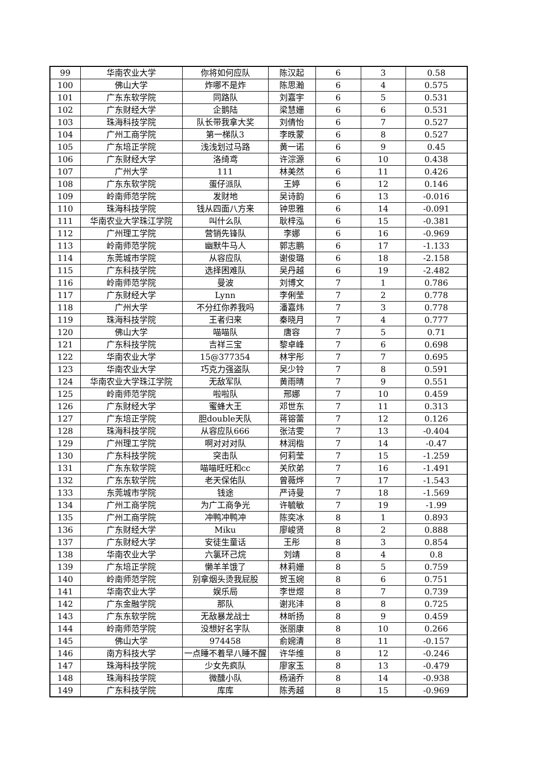| 99 | 华南农业大学 | 你将如何应队 | 陈汉起 | 6 | 3 | 0.58 |
| 100 | 佛山大学 | 炸哪不是炸 | 陈思瀚 | 6 | 4 | 0.575 |
| 101 | 广东东软学院 | 同路队 | 刘嘉宇 | 6 | 5 | 0.531 |
| 102 | 广东财经大学 | 企鹅陆 | 梁慧姗 | 6 | 6 | 0.531 |
| 103 | 珠海科技学院 | 队长带我拿大奖 | 刘倩怡 | 6 | 7 | 0.527 |
| 104 | 广州工商学院 | 第一梯队3 | 李昳蒙 | 6 | 8 | 0.527 |
| 105 | 广东培正学院 | 浅浅划过马路 | 黄一诺 | 6 | 9 | 0.45 |
| 106 | 广东财经大学 | 洛绮鸢 | 许淙源 | 6 | 10 | 0.438 |
| 107 | 广州大学 | 111 | 林美然 | 6 | 11 | 0.426 |
| 108 | 广东东软学院 | 蛋仔派队 | 王婷 | 6 | 12 | 0.146 |
| 109 | 岭南师范学院 | 发财地 | 吴诗韵 | 6 | 13 | -0.016 |
| 110 | 珠海科技学院 | 钱从四面八方来 | 钟思雅 | 6 | 14 | -0.091 |
| 111 | 华南农业大学珠江学院 | 叫什么队 | 耿梓泓 | 6 | 15 | -0.381 |
| 112 | 广州理工学院 | 营销先锋队 | 李娜 | 6 | 16 | -0.969 |
| 113 | 岭南师范学院 | 幽默牛马人 | 郭志鹏 | 6 | 17 | -1.133 |
| 114 | 东莞城市学院 | 从容应队 | 谢俊璐 | 6 | 18 | -2.158 |
| 115 | 广东科技学院 | 选择困难队 | 吴丹越 | 6 | 19 | -2.482 |
| 116 | 岭南师范学院 | 曼波 | 刘博文 | 7 | 1 | 0.786 |
| 117 | 广东财经大学 | Lynn | 李俐莹 | 7 | 2 | 0.778 |
| 118 | 广州大学 | 不分红你养我吗 | 潘嘉炜 | 7 | 3 | 0.778 |
| 119 | 珠海科技学院 | 王者归来 | 秦晓月 | 7 | 4 | 0.777 |
| 120 | 佛山大学 | 喵喵队 | 唐容 | 7 | 5 | 0.71 |
| 121 | 广东科技学院 | 吉祥三宝 | 黎卓峰 | 7 | 6 | 0.698 |
| 122 | 华南农业大学 | 15@377354 | 林宇彤 | 7 | 7 | 0.695 |
| 123 | 华南农业大学 | 巧克力强盗队 | 吴少铃 | 7 | 8 | 0.591 |
| 124 | 华南农业大学珠江学院 | 无敌军队 | 黄雨晴 | 7 | 9 | 0.551 |
| 125 | 岭南师范学院 | 啦啦队 | 邢娜 | 7 | 10 | 0.459 |
| 126 | 广东财经大学 | 蜜蜂大王 | 邓世东 | 7 | 11 | 0.313 |
| 127 | 广东培正学院 | 胆double天队 | 蒋镕蕾 | 7 | 12 | 0.126 |
| 128 | 珠海科技学院 | 从容应队666 | 张洁雯 | 7 | 13 | -0.404 |
| 129 | 广州理工学院 | 啊对对对队 | 林润楷 | 7 | 14 | -0.47 |
| 130 | 广东科技学院 | 突击队 | 何莉莹 | 7 | 15 | -1.259 |
| 131 | 广东东软学院 | 喵喵旺旺和cc | 关欣弟 | 7 | 16 | -1.491 |
| 132 | 广东东软学院 | 老天保佑队 | 曾薇烨 | 7 | 17 | -1.543 |
| 133 | 东莞城市学院 | 钱途 | 严诗曼 | 7 | 18 | -1.569 |
| 134 | 广州工商学院 | 为广工商争光 | 许毓敏 | 7 | 19 | -1.99 |
| 135 | 广州工商学院 | 冲鸭冲鸭冲 | 陈奕冰 | 8 | 1 | 0.893 |
| 136 | 广东财经大学 | Miku | 廖峻贤 | 8 | 2 | 0.888 |
| 137 | 广东财经大学 | 安徒生童话 | 王彤 | 8 | 3 | 0.854 |
| 138 | 华南农业大学 | 六氯环己烷 | 刘靖 | 8 | 4 | 0.8 |
| 139 | 广东培正学院 | 懒羊羊饿了 | 林莉姗 | 8 | 5 | 0.759 |
| 140 | 岭南师范学院 | 别拿烟头烫我屁股 | 贺玉婉 | 8 | 6 | 0.751 |
| 141 | 华南农业大学 | 娱乐局 | 李世煜 | 8 | 7 | 0.739 |
| 142 | 广东金融学院 | 那队 | 谢兆沣 | 8 | 8 | 0.725 |
| 143 | 广东东软学院 | 无敌暴龙战士 | 林昕扬 | 8 | 9 | 0.459 |
| 144 | 岭南师范学院 | 没想好名字队 | 张丽康 | 8 | 10 | 0.266 |
| 145 | 佛山大学 | 974458 | 俞婉清 | 8 | 11 | -0.157 |
| 146 | 南方科技大学 | 一点睡不着早八睡不醒 | 许华维 | 8 | 12 | -0.246 |
| 147 | 珠海科技学院 | 少女先疯队 | 廖家玉 | 8 | 13 | -0.479 |
| 148 | 珠海科技学院 | 微醺小队 | 杨涵乔 | 8 | 14 | -0.938 |
| 149 | 广东科技学院 | 库库 | 陈秀越 | 8 | 15 | -0.969 |